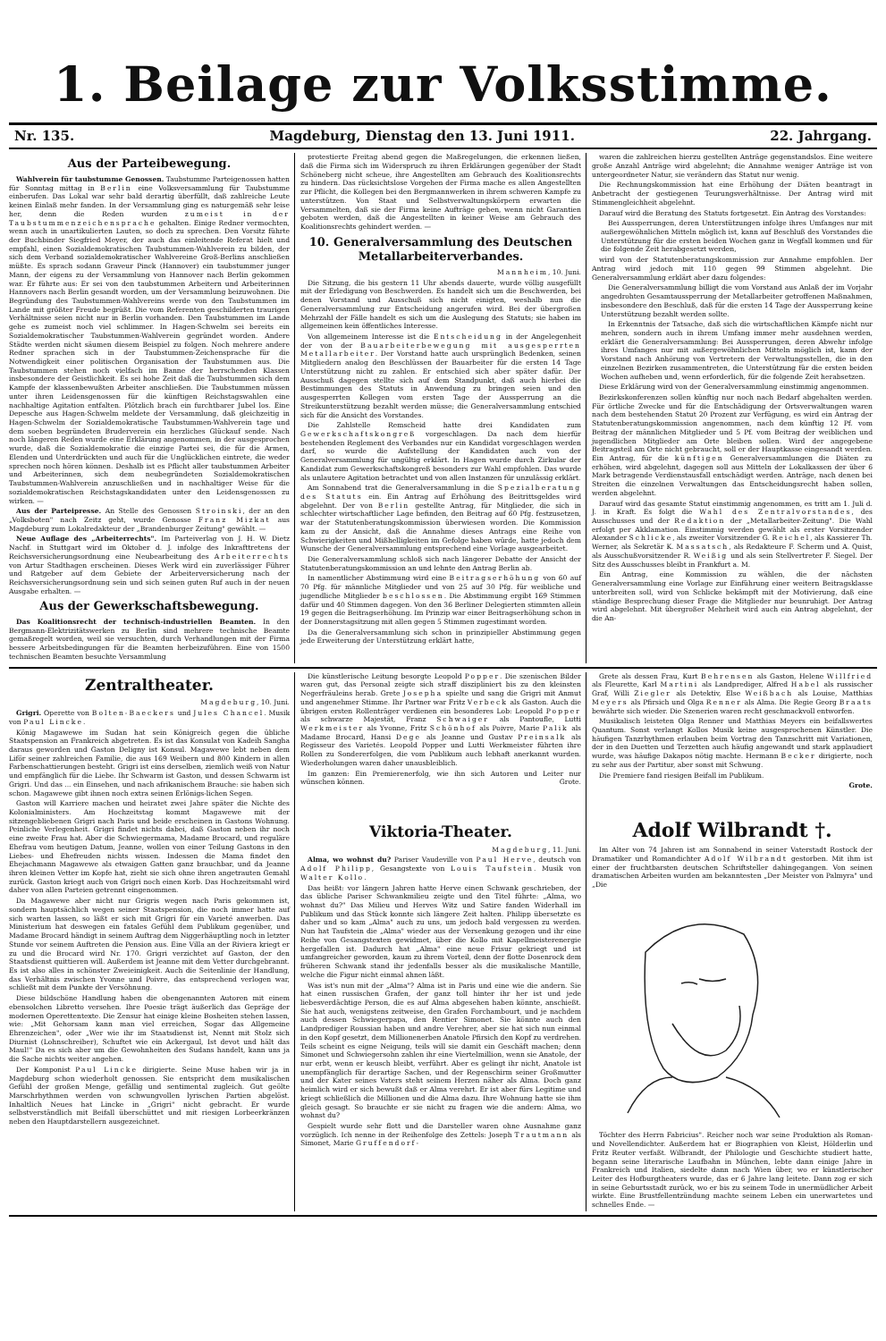1. Beilage zur Volksstimme.
Nr. 135. Magdeburg, Dienstag den 13. Juni 1911. 22. Jahrgang.
Aus der Parteibewegung.
Wahlverein für taubstumme Genossen. Taubstumme Parteigenossen hatten für Sonntag mittag in Berlin eine Volksversammlung für Taubstumme einberufen. Das Lokal war sehr bald derartig überfüllt, daß zahlreiche Leute keinen Einlaß mehr fanden. In der Versammlung ging es naturgemäß sehr leise her, denn die Reden wurden zumeist in der Taubstummenzeichensprache gehalten. Einige Redner vermochten, wenn auch in unartikulierten Lauten, so doch zu sprechen. Den Vorsitz führte der Buchbinder Siegfried Meyer, der auch das einleitende Referat hielt und empfahl, einen Sozialdemokratischen Taubstummen-Wahlverein zu bilden, der sich dem Verband sozialdemokratischer Wahlvereine Groß-Berlins anschließen müßte. Es sprach sodann Graveur Pinck (Hannover) ein taubstummer junger Mann, der eigens zu der Versammlung von Hannover nach Berlin gekommen war. Er führte aus: Er sei von den taubstummen Arbeitern und Arbeiterinnen Hannovers nach Berlin gesandt worden, um der Versammlung beizuwohnen. Die Begründung des Taubstummen-Wahlvereins werde von den Taubstummen im Lande mit größter Freude begrüßt. Die vom Referenten geschilderten traurigen Verhältnisse seien nicht nur in Berlin vorhanden. Den Taubstummen im Lande gehe es zumeist noch viel schlimmer. In Hagen-Schwelm sei bereits ein Sozialdemokratischer Taubstummen-Wahlverein gegründet worden. Andere Städte werden nicht säumen diesem Beispiel zu folgen. Noch mehrere andere Redner sprachen sich in der Taubstummen-Zeichensprache für die Notwendigkeit einer politischen Organisation der Taubstummen aus. Die Taubstummen stehen noch vielfach im Banne der herrschenden Klassen insbesondere der Geistlichkeit. Es sei hohe Zeit daß die Taubstummen sich dem Kampfe der klassenbewußten Arbeiter anschließen. Die Taubstummen müssen unter ihren Leidensgenossen für die künftigen Reichstagswahlen eine nachhaltige Agitation entfalten. Plötzlich brach ein furchtbarer Jubel los. Eine Depesche aus Hagen-Schwelm meldete der Versammlung, daß gleichzeitig in Hagen-Schwelm der Sozialdemokratische Taubstummen-Wahlverein tage und dem soeben begründeten Bruderverein ein herzliches Glückauf sende. Nach noch längeren Reden wurde eine Erklärung angenommen, in der ausgesprochen wurde, daß die Sozialdemokratie die einzige Partei sei, die für die Armen, Elenden und Unterdrückten und auch für die Unglücklichen eintrete, die weder sprechen noch hören können. Deshalb ist es Pflicht aller taubstummen Arbeiter und Arbeiterinnen, sich dem neubegründeten Sozialdemokratischen Taubstummen-Wahlverein anzuschließen und in nachhaltiger Weise für die sozialdemokratischen Reichstagskandidaten unter den Leidensgenossen zu wirken. —
Aus der Parteipresse. An Stelle des Genossen Stroinski, der an den „Volksboten" nach Zeitz geht, wurde Genosse Franz Mizkat aus Magdeburg zum Lokalredakteur der „Brandenburger Zeitung" gewählt. —
Neue Auflage des „Arbeiterrechts". Im Parteiverlag von J. H. W. Dietz Nachf. in Stuttgart wird im Oktober d. J. infolge des Inkrafttretens der Reichsversicherungsordnung eine Neubearbeitung des Arbeiterrechts von Artur Stadthagen erscheinen. Dieses Werk wird ein zuverlässiger Führer und Ratgeber auf dem Gebiete der Arbeiterversicherung nach der Reichsversicherungsordnung sein und sich seinen guten Ruf auch in der neuen Ausgabe erhalten. —
Aus der Gewerkschaftsbewegung.
Das Koalitionsrecht der technisch-industriellen Beamten. In den Bergmann-Elektrizitätswerken zu Berlin sind mehrere technische Beamte gemaßregelt worden, weil sie versuchten, durch Verhandlungen mit der Firma bessere Arbeitsbedingungen für die Beamten herbeizuführen. Eine von 1500 technischen Beamten besuchte Versammlung
protestierte Freitag abend gegen die Maßregelungen, die erkennen ließen, daß die Firma sich im Widerspruch zu ihren Erklärungen gegenüber der Stadt Schöneberg nicht scheue, ihre Angestellten am Gebrauch des Koalitionsrechts zu hindern. Das rücksichtslose Vorgehen der Firma mache es allen Angestellten zur Pflicht, die Kollegen bei den Bergmannwerken in ihrem schweren Kampfe zu unterstützen. Von Staat und Selbstverwaltungskörpern erwarten die Versammelten, daß sie der Firma keine Aufträge geben, wenn nicht Garantien geboten werden, daß die Angestellten in keiner Weise am Gebrauch des Koalitionsrechts gehindert werden. —
10. Generalversammlung des Deutschen Metallarbeiterverbandes.
Mannheim, 10. Juni.
Die Sitzung, die bis gestern 11 Uhr abends dauerte, wurde völlig ausgefüllt mit der Erledigung von Beschwerden. Es handelt sich um die Beschwerden, bei denen Vorstand und Ausschuß sich nicht einigten, weshalb nun die Generalversammlung zur Entscheidung angerufen wird. Bei der übergroßen Mehrzahl der Fälle handelt es sich um die Auslegung des Statuts; sie haben im allgemeinen kein öffentliches Interesse.
Von allgemeinem Interesse ist die Entscheidung in der Angelegenheit der von der Bauarbeiterbewegung mit ausgesperrten Metallarbeiter. Der Vorstand hatte auch ursprünglich Bedenken, seinen Mitgliedern analog den Beschlüssen der Bauarbeiter für die ersten 14 Tage Unterstützung nicht zu zahlen. Er entschied sich aber später dafür. Der Ausschuß dagegen stellte sich auf dem Standpunkt, daß auch hierbei die Bestimmungen des Statuts in Anwendung zu bringen seien und den ausgesperrten Kollegen vom ersten Tage der Aussperrung an die Streikunterstützung bezahlt werden müsse; die Generalversammlung entschied sich für die Ansicht des Vorstandes.
Die Zahlstelle Remscheid hatte drei Kandidaten zum Gewerkschaftskongreß vorgeschlagen. Da nach dem hierfür bestehenden Reglement des Verbandes nur ein Kandidat vorgeschlagen werden darf, so wurde die Aufstellung der Kandidaten auch von der Generalversammlung für ungültig erklärt. In Hagen wurde durch Zirkular der Kandidat zum Gewerkschaftskongreß besonders zur Wahl empfohlen. Das wurde als unlautere Agitation betrachtet und von allen Instanzen für unzulässig erklärt.
Am Sonnabend trat die Generalversammlung in die Spezialberatung des Statuts ein. Ein Antrag auf Erhöhung des Beitrittsgeldes wird abgelehnt. Der von Berlin gestellte Antrag, für Mitglieder, die sich in schlechter wirtschaftlicher Lage befinden, den Beitrag auf 60 Pfg. festzusetzen, war der Statutenberatungskommission überwiesen worden. Die Kommission kam zu der Ansicht, daß die Annahme dieses Antrags eine Reihe von Schwierigkeiten und Mißhelligkeiten im Gefolge haben würde, hatte jedoch dem Wunsche der Generalversammlung entsprechend eine Vorlage ausgearbeitet.
Die Generalversammlung schloß sich nach längerer Debatte der Ansicht der Statutenberatungskommission an und lehnte den Antrag Berlin ab.
In namentlicher Abstimmung wird eine Beitragserhöhung von 60 auf 70 Pfg. für männliche Mitglieder und von 25 auf 30 Pfg. für weibliche und jugendliche Mitglieder beschlossen. Die Abstimmung ergibt 169 Stimmen dafür und 40 Stimmen dagegen. Von den 36 Berliner Delegierten stimmten allein 19 gegen die Beitragserhöhung. Im Prinzip war einer Beitragserhöhung schon in der Donnerstagsitzung mit allen gegen 5 Stimmen zugestimmt worden.
Da die Generalversammlung sich schon in prinzipieller Abstimmung gegen jede Erweiterung der Unterstützung erklärt hatte,
waren die zahlreichen hierzu gestellten Anträge gegenstandslos. Eine weitere große Anzahl Anträge wird abgelehnt; die Annahme weniger Anträge ist von untergeordneter Natur, sie verändern das Statut nur wenig.
Die Rechnungskommission hat eine Erhöhung der Diäten beantragt in Anbetracht der gestiegenen Teurungsverhältnisse. Der Antrag wird mit Stimmengleichheit abgelehnt.
Darauf wird die Beratung des Statuts fortgesetzt. Ein Antrag des Vorstandes:
Bei Aussperrungen, deren Unterstützungen infolge ihres Umfanges nur mit außergewöhnlichen Mitteln möglich ist, kann auf Beschluß des Vorstandes die Unterstützung für die ersten beiden Wochen ganz in Wegfall kommen und für die folgende Zeit herabgesetzt werden,
wird von der Statutenberatungskommission zur Annahme empfohlen. Der Antrag wird jedoch mit 110 gegen 99 Stimmen abgelehnt. Die Generalversammlung erklärt aber dazu folgendes:
Die Generalversammlung billigt die vom Vorstand aus Anlaß der im Vorjahr angedrohten Gesamtaussperrung der Metallarbeiter getroffenen Maßnahmen, insbesondere den Beschluß, daß für die ersten 14 Tage der Aussperrung keine Unterstützung bezahlt werden sollte.
In Erkenntnis der Tatsache, daß sich die wirtschaftlichen Kämpfe nicht nur mehren, sondern auch in ihrem Umfang immer mehr ausdehnen werden, erklärt die Generalversammlung: Bei Aussperrungen, deren Abwehr infolge ihres Umfanges nur mit außergewöhnlichen Mitteln möglich ist, kann der Vorstand nach Anhörung von Vertretern der Verwaltungsstellen, die in den einzelnen Bezirken zusammentreten, die Unterstützung für die ersten beiden Wochen aufheben und, wenn erforderlich, für die folgende Zeit herabsetzen.
Diese Erklärung wird von der Generalversammlung einstimmig angenommen.
Bezirkskonferenzen sollen künftig nur noch nach Bedarf abgehalten werden. Für örtliche Zwecke und für die Entschädigung der Ortsverwaltungen waren nach dem bestehenden Statut 20 Prozent zur Verfügung, es wird ein Antrag der Statutenberatungskommission angenommen, nach dem künftig 12 Pf. vom Beitrag der männlichen Mitglieder und 5 Pf. vom Beitrag der weiblichen und jugendlichen Mitglieder am Orte bleiben sollen. Wird der angegebene Beitragsteil am Orte nicht gebraucht, soll er der Hauptkasse eingesandt werden. Ein Antrag, für die künftigen Generalversammlungen die Diäten zu erhöhen, wird abgelehnt, dagegen soll aus Mitteln der Lokalkassen der über 6 Mark betragende Verdienstausfall entschädigt werden. Anträge, nach denen bei Streiten die einzelnen Verwaltungen das Entscheidungsrecht haben sollen, werden abgelehnt.
Darauf wird das gesamte Statut einstimmig angenommen, es tritt am 1. Juli d. J. in Kraft. Es folgt die Wahl des Zentralvorstandes, des Ausschusses und der Redaktion der „Metallarbeiter-Zeitung". Die Wahl erfolgt per Akklamation. Einstimmig werden gewählt als erster Vorsitzender Alexander Schlicke, als zweiter Vorsitzender G. Reichel, als Kassierer Th. Werner, als Sekretär K. Massatsch, als Redakteure F. Scherm und A. Quist, als Ausschußvorsitzender R. Weißig und als sein Stellvertreter F. Siegel. Der Sitz des Ausschusses bleibt in Frankfurt a. M.
Ein Antrag, eine Kommission zu wählen, die der nächsten Generalversammlung eine Vorlage zur Einführung einer weitern Beitragsklasse unterbreiten soll, wird von Schlicke bekämpft mit der Motivierung, daß eine ständige Besprechung dieser Frage die Mitglieder nur beunruhigt. Der Antrag wird abgelehnt. Mit übergroßer Mehrheit wird auch ein Antrag abgelehnt, der die An-
Zentraltheater.
Magdeburg, 10. Juni.
Grigri. Operette von Bolten-Baeckers und Jules Chancel. Musik von Paul Lincke.
König Magawewe im Sudan hat sein Königreich gegen die übliche Staatspension an Frankreich abgetreten. Es ist das Konsulat von Kadeih Sangha daraus geworden und Gaston Deligny ist Konsul. Magawewe lebt neben dem Liför seiner zahlreichen Familie, die aus 169 Weibern und 800 Kindern in allen Farbenschattierungen besteht. Grigri ist eins derselben, ziemlich weiß von Natur und empfänglich für die Liebe. Ihr Schwarm ist Gaston, und dessen Schwarm ist Grigri. Und das ... ein Einsehen, und nach afrikanischem Brauche: sie haben sich schon. Magawewe gibt ihnen noch extra seinen Erlönigs-lichen Segen.
Gaston will Karriere machen und heiratet zwei Jahre später die Nichte des Kolonialministers. Am Hochzeitstag kommt Magawewe mit der sitzengebliebenen Grigri nach Paris und beide erscheinen in Gastons Wohnung. Peinliche Verlegenheit. Grigri findet nichts dabei, daß Gaston neben ihr noch eine zweite Frau hat. Aber die Schwiegermama, Madame Brocard, und reguläre Ehefrau vom heutigen Datum, Jeanne, wollen von einer Teilung Gastons in den Liebes- und Ehefreuden nichts wissen. Indessen die Mama findet den Ehejachmann Magawewe als etwaigen Gatten ganz brauchbar, und da Jeanne ihren kleinen Vetter im Kopfe hat, zieht sie sich ohne ihren angetrauten Gemahl zurück. Gaston kriegt auch von Grigri noch einen Korb. Das Hochzeitsmahl wird daher von allen Parteien getrennt eingenommen.
Da Magawewe aber nicht nur Grigris wegen nach Paris gekommen ist, sondern hauptsächlich wegen seiner Staatspension, die noch immer hatte auf sich warten lassen, so läßt er sich mit Grigri für ein Varieté anwerben. Das Ministerium hat deswegen ein fatales Gefühl dem Publikum gegenüber, und Madame Brocard händigt in seinem Auftrag dem Niggerhäuptling noch in letzter Stunde vor seinem Auftreten die Pension aus. Eine Villa an der Riviera kriegt er zu und die Brocard wird Nr. 170. Grigri verzichtet auf Gaston, der den Staatsdienst quittieren will. Außerdem ist Jeanne mit dem Vetter durchgebrannt. Es ist also alles in schönster Zweieinigkeit. Auch die Seitenlinie der Handlung, das Verhältnis zwischen Yvonne und Poivre, das entsprechend verlogen war, schließt mit dem Punkte der Versöhnung.
Diese bildschöne Handlung haben die obengenannten Autoren mit einem ebensolchen Libretto versehen. Ihre Poesie trägt äußerlich das Gepräge der modernen Operettentexte. Die Zensur hat einige kleine Bosheiten stehen lassen, wie: „Mit Gehorsam kann man viel erreichen, Sogar das Allgemeine Ehrenzeichen", oder „Wer wie ihr im Staatsdienst ist, Nennt mit Stolz sich Diurnist (Lohnschreiber), Schuftet wie ein Ackergaul, Ist devot und hält das Maul!" Da es sich aber um die Gewohnheiten des Sudans handelt, kann uns ja die Sache nichts weiter angehen.
Der Komponist Paul Lincke dirigierte. Seine Muse haben wir ja in Magdeburg schon wiederholt genossen. Sie entspricht dem musikalischen Gefühl der großen Menge, gefällig und sentimental zugleich. Gut geölte Marschrhythmen werden von schwungvollen lyrischen Partien abgelöst. Inhaltlich Neues hat Lincke in „Grigri" nicht gebracht. Er wurde selbstverständlich mit Beifall überschüttet und mit riesigen Lorbeerkränzen neben den Hauptdarstellern ausgezeichnet.
Die künstlerische Leitung besorgte Leopold Popper. Die szenischen Bilder waren gut, das Personal zeigte sich straff diszipliniert bis zu den kleinsten Negerfräuleins herab. Grete Josepha spielte und sang die Grigri mit Anmut und angenehmer Stimme. Ihr Partner war Fritz Verbeck als Gaston. Auch die übrigen ersten Rollenträger verdienen ein besonderes Lob: Leopold Popper als schwarze Majestät, Franz Schwaiger als Pantoufle, Lutti Werkmeister als Yvonne, Fritz Schönhof als Poivre, Marie Palik als Madame Brocard, Hansi Dege als Jeanne und Gustav Preinsalk als Regisseur des Varietés. Leopold Popper und Lutti Werkmeister führten ihre Rollen zu Sondererfolgen, die vom Publikum auch lebhaft anerkannt wurden. Wiederholungen waren daher unausbleiblich.
Im ganzen: Ein Premierenerfolg, wie ihn sich Autoren und Leiter nur wünschen können. Grote.
Viktoria-Theater.
Magdeburg, 11. Juni.
Alma, wo wohnst du? Pariser Vaudeville von Paul Herve, deutsch von Adolf Philipp, Gesangstexte von Louis Taufstein. Musik von Walter Kollo.
Das heißt: vor längern Jahren hatte Herve einen Schwank geschrieben, der das übliche Pariser Schwankmilieu zeigte und den Titel führte: „Alma, wo wohnst du?" Das Milieu und Herves Witz und Satire fanden Widerhall im Publikum und das Stück konnte sich längere Zeit halten. Philipp übersetzte es daher und so kam „Alma" auch zu uns, um jedoch bald vergessen zu werden. Nun hat Taufstein die „Alma" wieder aus der Versenkung gezogen und ihr eine Reihe von Gesangstexten gewidmet, über die Kollo mit Kapellmeisterenergie hergefallen ist. Dadurch hat „Alma" eine neue Frisur gekriegt und ist umfangreicher geworden, kaum zu ihrem Vorteil, denn der flotte Dosenrock dem früheren Schwank stand ihr jedenfalls besser als die musikalische Mantille, welche die Figur nicht einmal ahnen läßt.
Was ist's nun mit der „Alma"? Alma ist in Paris und eine wie die andern. Sie hat einen russischen Grafen, der ganz toll hinter ihr her ist und jede liebesverdächtige Person, die es auf Alma abgesehen haben könnte, anschießt. Sie hat auch, wenigstens zeitweise, den Grafen Forchambourt, und je nachdem auch dessen Schwiegerpapa, den Rentier Simonet. Sie könnte auch den Landprediger Roussian haben und andre Verehrer, aber sie hat sich nun einmal in den Kopf gesetzt, dem Millionenerben Anatole Pfirsich den Kopf zu verdrehen. Teils scheint es eigne Neigung, teils will sie damit ein Geschäft machen; denn Simonet und Schwiegersohn zahlen ihr eine Viertelmillion, wenn sie Anatole, der nur erbt, wenn er keusch bleibt, verführt. Aber es gelingt ihr nicht, Anatole ist unempfänglich für derartige Sachen, und der Regenschirm seiner Großmutter und der Kater seines Vaters steht seinem Herzen näher als Alma. Doch ganz heimlich wird er sich bewußt daß er Alma verehrt. Er ist aber fürs Legitime und kriegt schließlich die Millionen und die Alma dazu. Ihre Wohnung hatte sie ihm gleich gesagt. So brauchte er sie nicht zu fragen wie die andern: Alma, wo wohnst du?
Gespielt wurde sehr flott und die Darsteller waren ohne Ausnahme ganz vorzüglich. Ich nenne in der Reihenfolge des Zettels: Joseph Trautmann als Simonet, Marie Gruffendorf-
Grete als dessen Frau, Kurt Behrensen als Gaston, Helene Willfried als Fleurette, Karl Martini als Landprediger, Alfred Habel als russischer Graf, Willi Ziegler als Detektiv, Else Weißbach als Louise, Matthias Meyers als Pfirsich und Olga Renner als Alma. Die Regie Georg Braats bewährte sich wieder. Die Szenerien waren recht geschmackvoll entworfen.
Musikalisch leisteten Olga Renner und Matthias Meyers ein beifallswertes Quantum. Sonst verlangt Kollos Musik keine ausgesprochenen Künstler. Die häufigen Tanzrhythmen erlauben beim Vortrag den Tanzschritt mit Variationen, der in den Duetten und Terzetten auch häufig angewandt und stark applaudiert wurde, was häufige Dakapos nötig machte. Hermann Becker dirigierte, noch zu sehr aus der Partitur, aber sonst mit Schwung.
Die Premiere fand riesigen Beifall im Publikum.
Grote.
Adolf Wilbrandt †.
Im Alter von 74 Jahren ist am Sonnabend in seiner Vaterstadt Rostock der Dramatiker und Romandichter Adolf Wilbrandt gestorben. Mit ihm ist einer der fruchtbarsten deutschen Schriftsteller dahingegangen. Von seinen dramatischen Arbeiten wurden am bekanntesten „Der Meister von Palmyra" und „Die
Töchter des Herrn Fabricius". Reicher noch war seine Produktion als Roman- und Novellendichter. Außerdem hat er Biographien von Kleist, Hölderlin und Fritz Reuter verfaßt. Wilbrandt, der Philologie und Geschichte studiert hatte, begann seine literarische Laufbahn in München, lebte dann einige Jahre in Frankreich und Italien, siedelte dann nach Wien über, wo er künstlerischer Leiter des Hofburgtheaters wurde, das er 6 Jahre lang leitete. Dann zog er sich in seine Geburtsstadt zurück, wo er bis zu seinem Tode in unermüdlicher Arbeit wirkte. Eine Brustfellentzündung machte seinem Leben ein unerwartetes und schnelles Ende. —